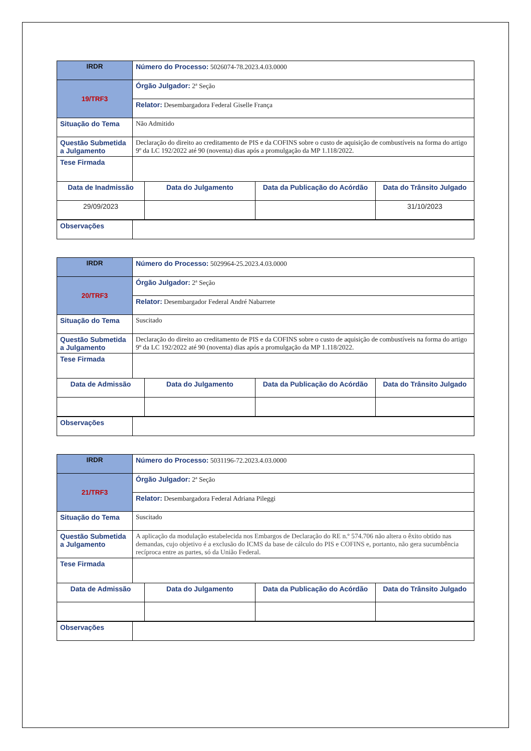| IRDR | Número do Processo: 5026074-78.2023.4.03.0000 | | | |
| 19/TRF3 | Órgão Julgador: 2ª Seção | | | |
| | Relator: Desembargadora Federal Giselle França | | | |
| Situação do Tema | Não Admitido | | | |
| Questão Submetida a Julgamento | Declaração do direito ao creditamento de PIS e da COFINS sobre o custo de aquisição de combustíveis na forma do artigo 9º da LC 192/2022 até 90 (noventa) dias após a promulgação da MP 1.118/2022. | | | |
| Tese Firmada | | | | |
| Data de Inadmissão | | Data do Julgamento | Data da Publicação do Acórdão | Data do Trânsito Julgado |
| 29/09/2023 | | | | 31/10/2023 |
| Observações | | | | |
| IRDR | Número do Processo: 5029964-25.2023.4.03.0000 | | | |
| 20/TRF3 | Órgão Julgador: 2ª Seção | | | |
| | Relator: Desembargador Federal André Nabarrete | | | |
| Situação do Tema | Suscitado | | | |
| Questão Submetida a Julgamento | Declaração do direito ao creditamento de PIS e da COFINS sobre o custo de aquisição de combustíveis na forma do artigo 9º da LC 192/2022 até 90 (noventa) dias após a promulgação da MP 1.118/2022. | | | |
| Tese Firmada | | | | |
| Data de Admissão | | Data do Julgamento | Data da Publicação do Acórdão | Data do Trânsito Julgado |
| Observações | | | | |
| IRDR | Número do Processo: 5031196-72.2023.4.03.0000 | | | |
| 21/TRF3 | Órgão Julgador: 2ª Seção | | | |
| | Relator: Desembargadora Federal Adriana Pileggi | | | |
| Situação do Tema | Suscitado | | | |
| Questão Submetida a Julgamento | A aplicação da modulação estabelecida nos Embargos de Declaração do RE n.º 574.706 não altera o êxito obtido nas demandas, cujo objetivo é a exclusão do ICMS da base de cálculo do PIS e COFINS e, portanto, não gera sucumbência recíproca entre as partes, só da União Federal. | | | |
| Tese Firmada | | | | |
| Data de Admissão | | Data do Julgamento | Data da Publicação do Acórdão | Data do Trânsito Julgado |
| Observações | | | | |